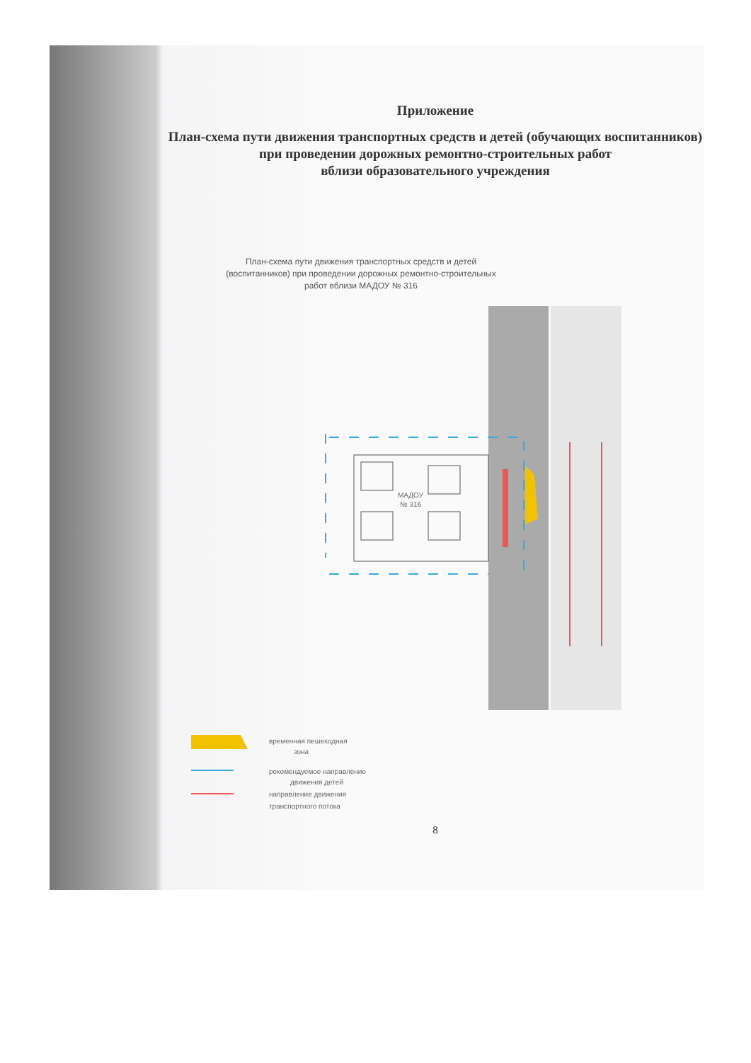Приложение
План-схема пути движения транспортных средств и детей (обучающих воспитанников)
при проведении дорожных ремонтно-строительных работ
вблизи образовательного учреждения
План-схема пути движения транспортных средств и детей (воспитанников) при проведении дорожных ремонтно-строительных работ вблизи МАДОУ № 316
МАДОУ
№ 316
временная пешеходная
зона
рекомендуемое направление
движения детей
направление движения
транспортного потока
8